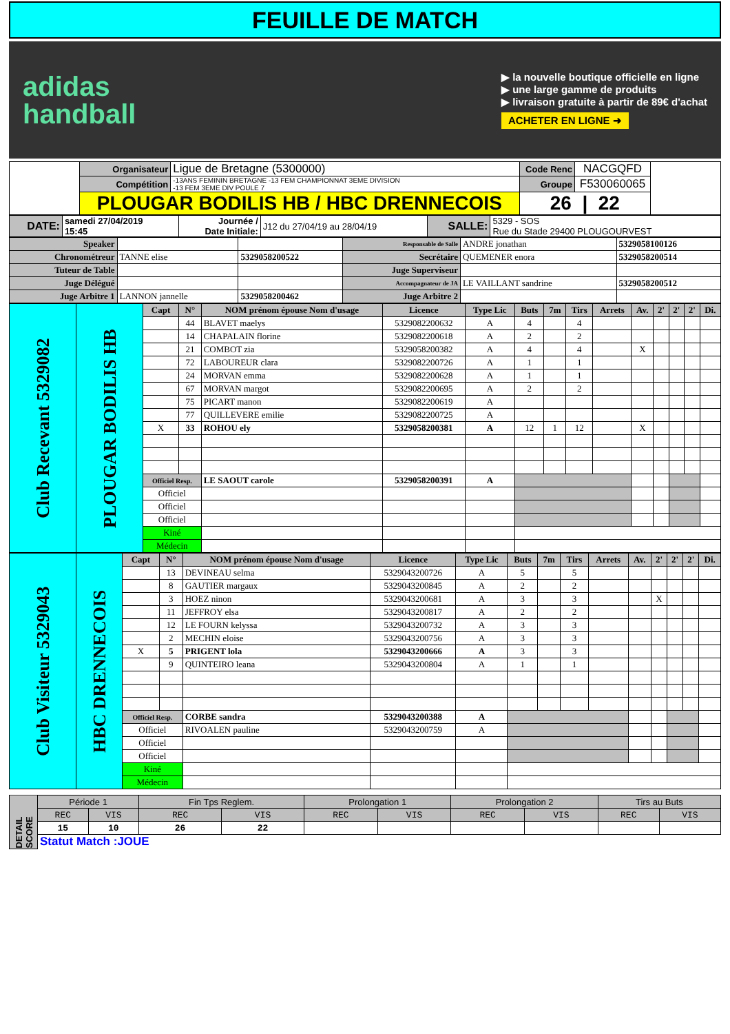FEUILLE DE MATCH
adidas
handball
▶ la nouvelle boutique officielle en ligne
▶ une large gamme de produits
▶ livraison gratuite à partir de 89€ d'achat
ACHETER EN LIGNE ➜
| | Organisateur | Ligue de Bretagne (5300000) | Code Renc | NACGQFD | |
| | Compétition | -13ANS FEMININ BRETAGNE -13 FEM CHAMPIONNAT 3EME DIVISION -13 FEM 3EME DIV POULE 7 | Groupe | F530060065 | |
| | PLOUGAR BODILIS HB / HBC DRENNECOIS | | 26 / 22 | | |
| DATE: | samedi 27/04/2019 15:45 | Journée / Date Initiale: | J12 du 27/04/19 au 28/04/19 | SALLE: | 5329 - SOS Rue du Stade 29400 PLOUGOURVEST |
| Speaker | | | Responsable de Salle | ANDRE jonathan | 5329058100126 |
| Chronométreur | TANNE elise | 5329058200522 | Secrétaire | QUEMENER enora | 5329058200514 |
| Tuteur de Table | | | Juge Superviseur | | |
| Juge Délégué | | | Accompagnateur de JA | LE VAILLANT sandrine | 5329058200512 |
| Juge Arbitre 1 | LANNON jannelle | 5329058200462 | Juge Arbitre 2 | | |
| Club Recevant 5329082 | PLOUGAR BODILIS HB | Capt | N° | NOM prénom épouse Nom d'usage | Licence | Type Lic | Buts | 7m | Tirs | Arrets | Av. | 2' | 2' | 2' | Di. |
| | | | 44 | BLAVET maelys | 5329082200632 | A | 4 | | 4 | | | | | | |
| | | | 14 | CHAPALAIN florine | 5329082200618 | A | 2 | | 2 | | | | | | |
| | | | 21 | COMBOT zia | 5329058200382 | A | 4 | | 4 | | X | | | | |
| | | | 72 | LABOUREUR clara | 5329082200726 | A | 1 | | 1 | | | | | | |
| | | | 24 | MORVAN emma | 5329082200628 | A | 1 | | 1 | | | | | | |
| | | | 67 | MORVAN margot | 5329082200695 | A | 2 | | 2 | | | | | | |
| | | | 75 | PICART manon | 5329082200619 | A | | | | | | | | | |
| | | | 77 | QUILLEVERE emilie | 5329082200725 | A | | | | | | | | | |
| | | X | 33 | ROHOU ely | 5329058200381 | A | 12 | 1 | 12 | | X | | | | |
| | | Officiel Resp. | | LE SAOUT carole | 5329058200391 | A | | | | | | | | | |
| | | Officiel | | | | | | | | | | | | | |
| | | Officiel | | | | | | | | | | | | | |
| | | Officiel | | | | | | | | | | | | | |
| | | Kiné | | | | | | | | | | | | | |
| | | Médecin | | | | | | | | | | | | | |
| Club Visiteur 5329043 | HBC DRENNECOIS | Capt | N° | NOM prénom épouse Nom d'usage | Licence | Type Lic | Buts | 7m | Tirs | Arrets | Av. | 2' | 2' | 2' | Di. |
| | | | 13 | DEVINEAU selma | 5329043200726 | A | 5 | | 5 | | | | | | |
| | | | 8 | GAUTIER margaux | 5329043200845 | A | 2 | | 2 | | | | | | |
| | | | 3 | HOEZ ninon | 5329043200681 | A | 3 | | 3 | | | X | | | |
| | | | 11 | JEFFROY elsa | 5329043200817 | A | 2 | | 2 | | | | | | |
| | | | 12 | LE FOURN kelyssa | 5329043200732 | A | 3 | | 3 | | | | | | |
| | | | 2 | MECHIN eloise | 5329043200756 | A | 3 | | 3 | | | | | | |
| | | X | 5 | PRIGENT lola | 5329043200666 | A | 3 | | 3 | | | | | | |
| | | | 9 | QUINTEIRO leana | 5329043200804 | A | 1 | | 1 | | | | | | |
| | | Officiel Resp. | | CORBE sandra | 5329043200388 | A | | | | | | | | | |
| | | Officiel | | RIVOALEN pauline | 5329043200759 | A | | | | | | | | | |
| | | Officiel | | | | | | | | | | | | | |
| | | Officiel | | | | | | | | | | | | | |
| | | Kiné | | | | | | | | | | | | | |
| | | Médecin | | | | | | | | | | | | | |
| DETAIL SCORE | Période 1 | | Fin Tps Reglem. | | Prolongation 1 | | Prolongation 2 | | Tirs au Buts | |
| | REC | VIS | REC | VIS | REC | VIS | REC | VIS | REC | VIS |
| | 15 | 10 | 26 | 22 | | | | | | |
| | Statut Match :JOUE | | | | | | | | | |